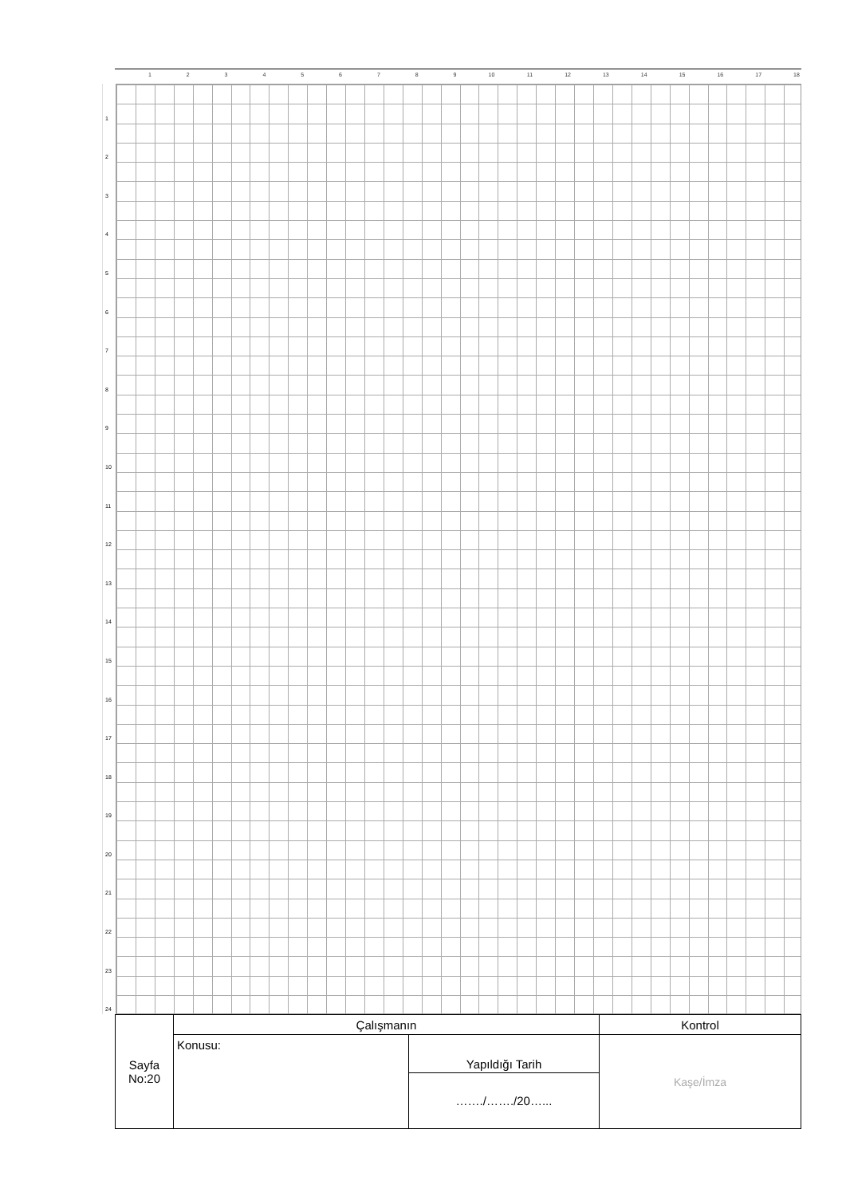123456789 10 11 12 13 14 15 16 17 18
1
2
3
4
5
6
7
8
9
10
11
12
13
14
15
16
17
18
19
20
21
22
23
24
| Sayfa No:20 | Çalışmanın | | Kontrol |
| | Konusu: | Yapıldığı Tarih | Kaşe/İmza |
| | | ……./……./20…... | |